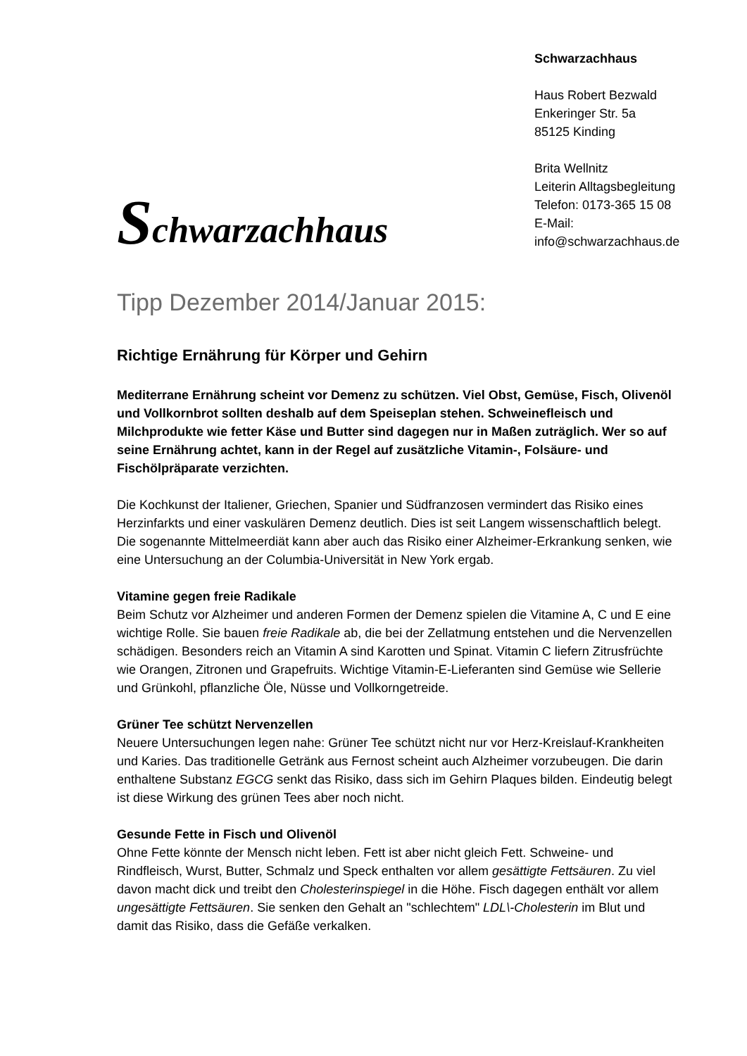Schwarzachhaus
Schwarzachhaus
Haus Robert Bezwald
Enkeringer Str. 5a
85125 Kinding
Brita Wellnitz
Leiterin Alltagsbegleitung
Telefon: 0173-365 15 08
E-Mail:
info@schwarzachhaus.de
Tipp Dezember 2014/Januar 2015:
Richtige Ernährung für Körper und Gehirn
Mediterrane Ernährung scheint vor Demenz zu schützen. Viel Obst, Gemüse, Fisch, Olivenöl und Vollkornbrot sollten deshalb auf dem Speiseplan stehen. Schweinefleisch und Milchprodukte wie fetter Käse und Butter sind dagegen nur in Maßen zuträglich. Wer so auf seine Ernährung achtet, kann in der Regel auf zusätzliche Vitamin-, Folsäure- und Fischölpräparate verzichten.
Die Kochkunst der Italiener, Griechen, Spanier und Südfranzosen vermindert das Risiko eines Herzinfarkts und einer vaskulären Demenz deutlich. Dies ist seit Langem wissenschaftlich belegt. Die sogenannte Mittelmeerdiät kann aber auch das Risiko einer Alzheimer-Erkrankung senken, wie eine Untersuchung an der Columbia-Universität in New York ergab.
Vitamine gegen freie Radikale
Beim Schutz vor Alzheimer und anderen Formen der Demenz spielen die Vitamine A, C und E eine wichtige Rolle. Sie bauen freie Radikale ab, die bei der Zellatmung entstehen und die Nervenzellen schädigen. Besonders reich an Vitamin A sind Karotten und Spinat. Vitamin C liefern Zitrusfrüchte wie Orangen, Zitronen und Grapefruits. Wichtige Vitamin-E-Lieferanten sind Gemüse wie Sellerie und Grünkohl, pflanzliche Öle, Nüsse und Vollkorngetreide.
Grüner Tee schützt Nervenzellen
Neuere Untersuchungen legen nahe: Grüner Tee schützt nicht nur vor Herz-Kreislauf-Krankheiten und Karies. Das traditionelle Getränk aus Fernost scheint auch Alzheimer vorzubeugen. Die darin enthaltene Substanz EGCG senkt das Risiko, dass sich im Gehirn Plaques bilden. Eindeutig belegt ist diese Wirkung des grünen Tees aber noch nicht.
Gesunde Fette in Fisch und Olivenöl
Ohne Fette könnte der Mensch nicht leben. Fett ist aber nicht gleich Fett. Schweine- und Rindfleisch, Wurst, Butter, Schmalz und Speck enthalten vor allem gesättigte Fettsäuren. Zu viel davon macht dick und treibt den Cholesterinspiegel in die Höhe. Fisch dagegen enthält vor allem ungesättigte Fettsäuren. Sie senken den Gehalt an "schlechtem" LDL\-Cholesterin im Blut und damit das Risiko, dass die Gefäße verkalken.